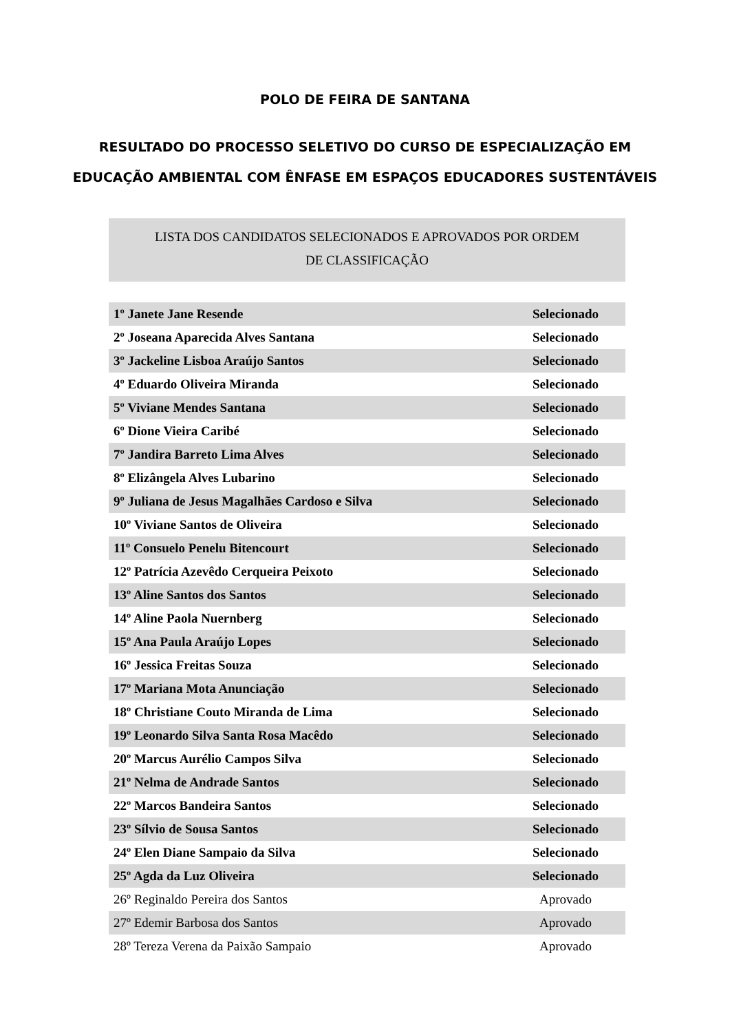POLO DE FEIRA DE SANTANA
RESULTADO DO PROCESSO SELETIVO DO CURSO DE ESPECIALIZAÇÃO EM
EDUCAÇÃO AMBIENTAL COM ÊNFASE EM ESPAÇOS EDUCADORES SUSTENTÁVEIS
LISTA DOS CANDIDATOS SELECIONADOS E APROVADOS POR ORDEM
DE CLASSIFICAÇÃO
| 1º Janete Jane Resende | Selecionado |
| 2º Joseana Aparecida Alves Santana | Selecionado |
| 3º Jackeline Lisboa Araújo Santos | Selecionado |
| 4º Eduardo Oliveira Miranda | Selecionado |
| 5º Viviane Mendes Santana | Selecionado |
| 6º Dione Vieira Caribé | Selecionado |
| 7º Jandira Barreto Lima Alves | Selecionado |
| 8º Elizângela Alves Lubarino | Selecionado |
| 9º Juliana de Jesus Magalhães Cardoso e Silva | Selecionado |
| 10º Viviane Santos de Oliveira | Selecionado |
| 11º Consuelo Penelu Bitencourt | Selecionado |
| 12º Patrícia Azevêdo Cerqueira Peixoto | Selecionado |
| 13º Aline Santos dos Santos | Selecionado |
| 14º Aline Paola Nuernberg | Selecionado |
| 15º Ana Paula Araújo Lopes | Selecionado |
| 16º Jessica Freitas Souza | Selecionado |
| 17º Mariana Mota Anunciação | Selecionado |
| 18º Christiane Couto Miranda de Lima | Selecionado |
| 19º Leonardo Silva Santa Rosa Macêdo | Selecionado |
| 20º Marcus Aurélio Campos Silva | Selecionado |
| 21º Nelma de Andrade Santos | Selecionado |
| 22º Marcos Bandeira Santos | Selecionado |
| 23º Sílvio de Sousa Santos | Selecionado |
| 24º Elen Diane Sampaio da Silva | Selecionado |
| 25º Agda da Luz Oliveira | Selecionado |
| 26º Reginaldo Pereira dos Santos | Aprovado |
| 27º Edemir Barbosa dos Santos | Aprovado |
| 28º Tereza Verena da Paixão Sampaio | Aprovado |